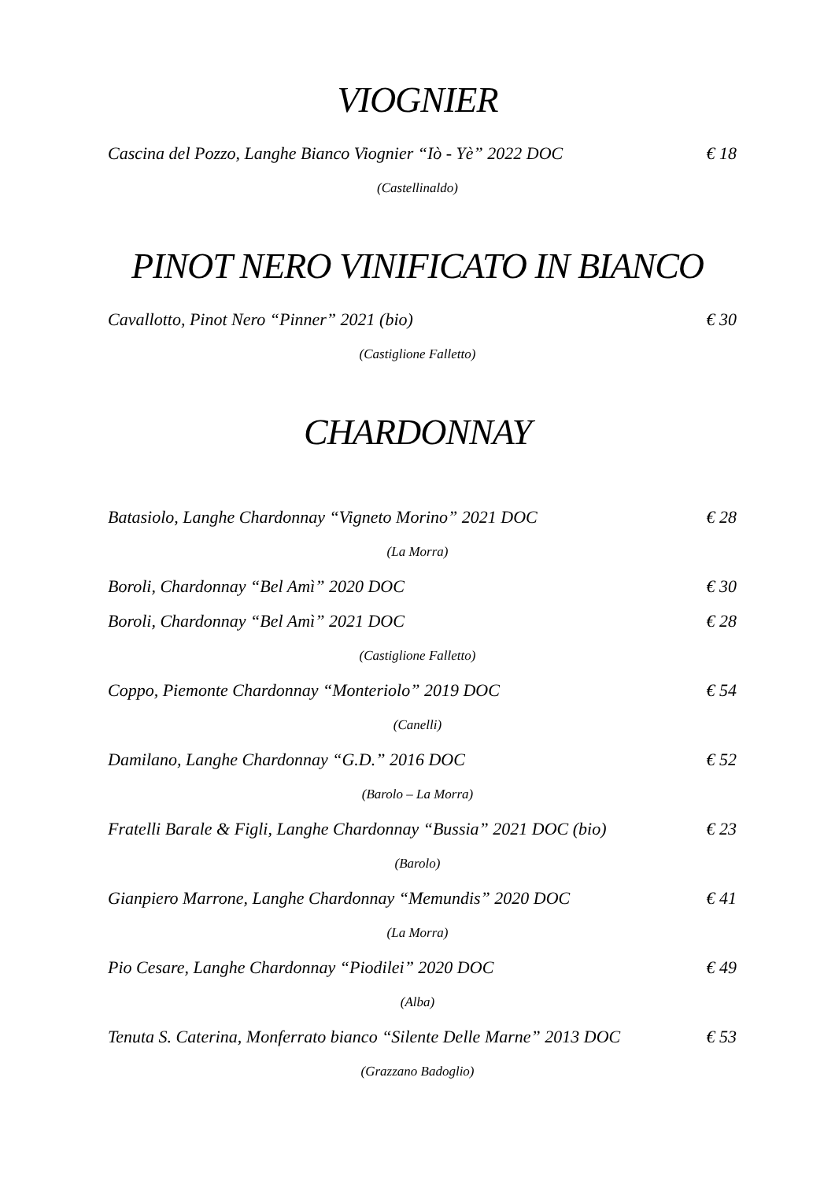VIOGNIER
Cascina del Pozzo, Langhe Bianco Viognier “Iò - Yè” 2022 DOC € 18
(Castellinaldo)
PINOT NERO VINIFICATO IN BIANCO
Cavallotto, Pinot Nero “Pinner” 2021 (bio) € 30
(Castiglione Falletto)
CHARDONNAY
Batasiolo, Langhe Chardonnay “Vigneto Morino” 2021 DOC € 28
(La Morra)
Boroli, Chardonnay “Bel Amì” 2020 DOC € 30
Boroli, Chardonnay “Bel Amì” 2021 DOC € 28
(Castiglione Falletto)
Coppo, Piemonte Chardonnay “Monteriolo” 2019 DOC € 54
(Canelli)
Damilano, Langhe Chardonnay “G.D.” 2016 DOC € 52
(Barolo – La Morra)
Fratelli Barale & Figli, Langhe Chardonnay “Bussia” 2021 DOC (bio) € 23
(Barolo)
Gianpiero Marrone, Langhe Chardonnay “Memundis” 2020 DOC € 41
(La Morra)
Pio Cesare, Langhe Chardonnay “Piodilei” 2020 DOC € 49
(Alba)
Tenuta S. Caterina, Monferrato bianco “Silente Delle Marne” 2013 DOC € 53
(Grazzano Badoglio)